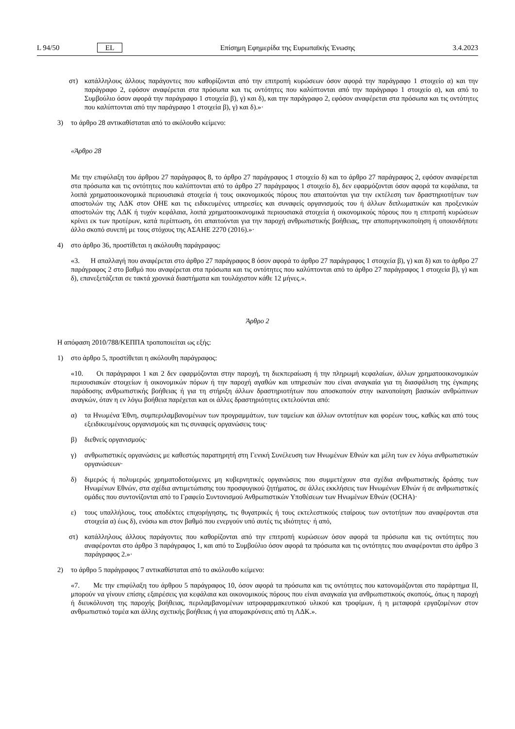L 94/50 EL Επίσημη Εφημερίδα της Ευρωπαϊκής Ένωσης 3.4.2023
στ) κατάλληλους άλλους παράγοντες που καθορίζονται από την επιτροπή κυρώσεων όσον αφορά την παράγραφο 1 στοιχείο α) και την παράγραφο 2, εφόσον αναφέρεται στα πρόσωπα και τις οντότητες που καλύπτονται από την παράγραφο 1 στοιχείο α), και από το Συμβούλιο όσον αφορά την παράγραφο 1 στοιχεία β), γ) και δ), και την παράγραφο 2, εφόσον αναφέρεται στα πρόσωπα και τις οντότητες που καλύπτονται από την παράγραφο 1 στοιχεία β), γ) και δ).»·
3) το άρθρο 28 αντικαθίσταται από το ακόλουθο κείμενο:
«Άρθρο 28
Με την επιφύλαξη του άρθρου 27 παράγραφος 8, το άρθρο 27 παράγραφος 1 στοιχείο δ) και το άρθρο 27 παράγραφος 2, εφόσον αναφέρεται στα πρόσωπα και τις οντότητες που καλύπτονται από το άρθρο 27 παράγραφος 1 στοιχείο δ), δεν εφαρμόζονται όσον αφορά τα κεφάλαια, τα λοιπά χρηματοοικονομικά περιουσιακά στοιχεία ή τους οικονομικούς πόρους που απαιτούνται για την εκτέλεση των δραστηριοτήτων των αποστολών της ΛΔΚ στον ΟΗΕ και τις ειδικευμένες υπηρεσίες και συναφείς οργανισμούς του ή άλλων διπλωματικών και προξενικών αποστολών της ΛΔΚ ή τυχόν κεφάλαια, λοιπά χρηματοοι­κονομικά περιουσιακά στοιχεία ή οικονομικούς πόρους που η επιτροπή κυρώσεων κρίνει εκ των προτέρων, κατά περίπτωση, ότι απαιτούνται για την παροχή ανθρωπιστικής βοήθειας, την αποπυρηνικοποίηση ή οποιονδήποτε άλλο σκοπό συνεπή με τους στόχους της ΑΣΑΗΕ 2270 (2016).»·
4) στο άρθρο 36, προστίθεται η ακόλουθη παράγραφος:
«3. Η απαλλαγή που αναφέρεται στο άρθρο 27 παράγραφος 8 όσον αφορά το άρθρο 27 παράγραφος 1 στοιχεία β), γ) και δ) και το άρθρο 27 παράγραφος 2 στο βαθμό που αναφέρεται στα πρόσωπα και τις οντότητες που καλύπτονται από το άρθρο 27 παράγραφος 1 στοιχεία β), γ) και δ), επανεξετάζεται σε τακτά χρονικά διαστήματα και τουλάχιστον κάθε 12 μήνες.».
Άρθρο 2
Η απόφαση 2010/788/ΚΕΠΠΑ τροποποιείται ως εξής:
1) στο άρθρο 5, προστίθεται η ακόλουθη παράγραφος:
«10. Οι παράγραφοι 1 και 2 δεν εφαρμόζονται στην παροχή, τη διεκπεραίωση ή την πληρωμή κεφαλαίων, άλλων χρηματοοικονομικών περιουσιακών στοιχείων ή οικονομικών πόρων ή την παροχή αγαθών και υπηρεσιών που είναι αναγκαία για τη διασφάλιση της έγκαιρης παράδοσης ανθρωπιστικής βοήθειας ή για τη στήριξη άλλων δραστηριοτήτων που αποσκοπούν στην ικανοποίηση βασικών ανθρώπινων αναγκών, όταν η εν λόγω βοήθεια παρέχεται και οι άλλες δραστηριότητες εκτελούνται από:
α) τα Ηνωμένα Έθνη, συμπεριλαμβανομένων των προγραμμάτων, των ταμείων και άλλων οντοτήτων και φορέων τους, καθώς και από τους εξειδικευμένους οργανισμούς και τις συναφείς οργανώσεις τους·
β) διεθνείς οργανισμούς·
γ) ανθρωπιστικές οργανώσεις με καθεστώς παρατηρητή στη Γενική Συνέλευση των Ηνωμένων Εθνών και μέλη των εν λόγω ανθρωπιστικών οργανώσεων·
δ) διμερώς ή πολυμερώς χρηματοδοτούμενες μη κυβερνητικές οργανώσεις που συμμετέχουν στα σχέδια ανθρωπιστικής δράσης των Ηνωμένων Εθνών, στα σχέδια αντιμετώπισης του προσφυγικού ζητήματος, σε άλλες εκκλήσεις των Ηνωμένων Εθνών ή σε ανθρωπιστικές ομάδες που συντονίζονται από το Γραφείο Συντονισμού Ανθρωπιστικών Υποθέσεων των Ηνωμένων Εθνών (OCHA)·
ε) τους υπαλλήλους, τους αποδέκτες επιχορήγησης, τις θυγατρικές ή τους εκτελεστικούς εταίρους των οντοτήτων που αναφέρονται στα στοιχεία α) έως δ), ενόσω και στον βαθμό που ενεργούν υπό αυτές τις ιδιότητες· ή από,
στ) κατάλληλους άλλους παράγοντες που καθορίζονται από την επιτροπή κυρώσεων όσον αφορά τα πρόσωπα και τις οντότητες που αναφέρονται στο άρθρο 3 παράγραφος 1, και από το Συμβούλιο όσον αφορά τα πρόσωπα και τις οντότητες που αναφέρονται στο άρθρο 3 παράγραφος 2.»·
2) το άρθρο 5 παράγραφος 7 αντικαθίσταται από το ακόλουθο κείμενο:
«7. Με την επιφύλαξη του άρθρου 5 παράγραφος 10, όσον αφορά τα πρόσωπα και τις οντότητες που κατονομάζονται στο παράρτημα ΙΙ, μπορούν να γίνουν επίσης εξαιρέσεις για κεφάλαια και οικονομικούς πόρους που είναι αναγκαία για ανθρωπιστικούς σκοπούς, όπως η παροχή ή διευκόλυνση της παροχής βοήθειας, περιλαμβανομένων ιατροφαρμακευτικού υλικού και τροφίμων, ή η μεταφορά εργαζομένων στον ανθρωπιστικό τομέα και άλλης σχετικής βοήθειας ή για απομακρύνσεις από τη ΛΔΚ.».